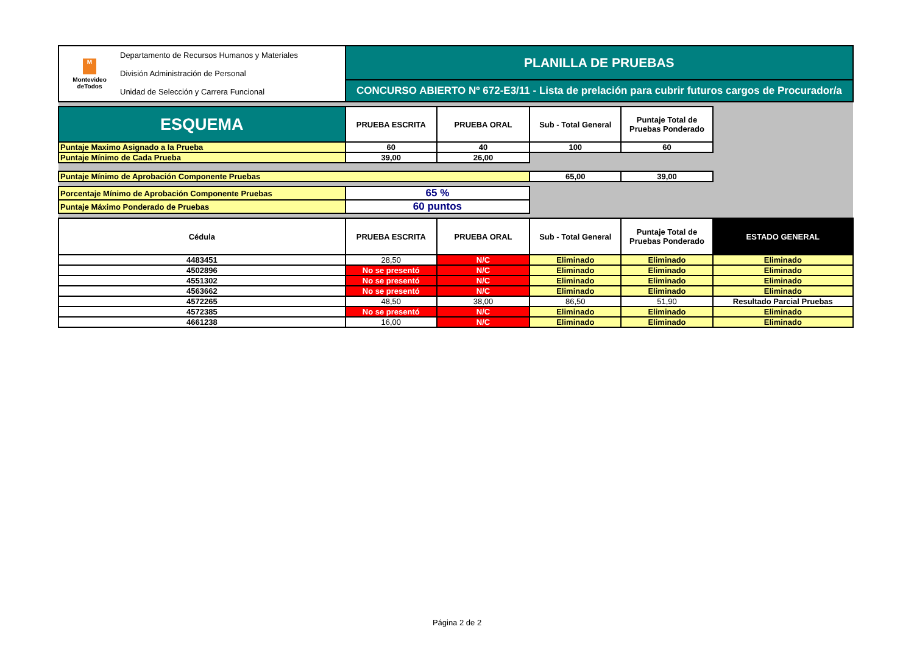| M Montevideo deTodos Departamento de Recursos Humanos y Materiales División Administración de Personal Unidad de Selección y Carrera Funcional | PLANILLA DE PRUEBAS | | | | |
| | CONCURSO ABIERTO Nº 672-E3/11 - Lista de prelación para cubrir futuros cargos de Procurador/a | | | | |
| ESQUEMA | PRUEBA ESCRITA | PRUEBA ORAL | Sub - Total General | Puntaje Total de Pruebas Ponderado | |
| Puntaje Maximo Asignado a la Prueba | 60 | 40 | 100 | 60 | |
| Puntaje Mínimo de Cada Prueba | 39,00 | 26,00 | | | |
| Puntaje Mínimo de Aprobación Componente Pruebas | | | 65,00 | 39,00 | |
| Porcentaje Mínimo de Aprobación Componente Pruebas | 65 % | | | | |
| Puntaje Máximo Ponderado de Pruebas | 60 puntos | | | | |
| Cédula | PRUEBA ESCRITA | PRUEBA ORAL | Sub - Total General | Puntaje Total de Pruebas Ponderado | ESTADO GENERAL |
| 4483451 | 28,50 | N/C | Eliminado | Eliminado | Eliminado |
| 4502896 | No se presentó | N/C | Eliminado | Eliminado | Eliminado |
| 4551302 | No se presentó | N/C | Eliminado | Eliminado | Eliminado |
| 4563662 | No se presentó | N/C | Eliminado | Eliminado | Eliminado |
| 4572265 | 48,50 | 38,00 | 86,50 | 51,90 | Resultado Parcial Pruebas |
| 4572385 | No se presentó | N/C | Eliminado | Eliminado | Eliminado |
| 4661238 | 16,00 | N/C | Eliminado | Eliminado | Eliminado |
Página 2 de 2